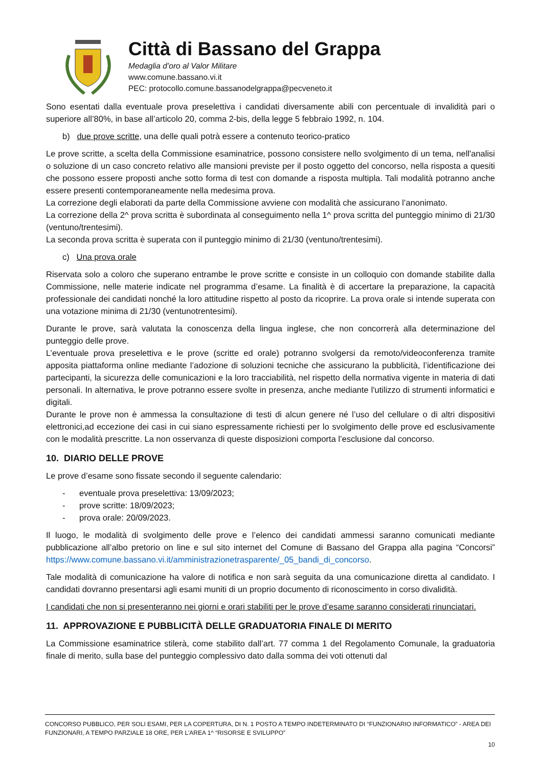Città di Bassano del Grappa
Medaglia d’oro al Valor Militare
www.comune.bassano.vi.it
PEC: protocollo.comune.bassanodelgrappa@pecveneto.it
Sono esentati dalla eventuale prova preselettiva i candidati diversamente abili con percentuale di invalidità pari o superiore all’80%, in base all’articolo 20, comma 2-bis, della legge 5 febbraio 1992, n. 104.
b) due prove scritte, una delle quali potrà essere a contenuto teorico-pratico
Le prove scritte, a scelta della Commissione esaminatrice, possono consistere nello svolgimento di un tema, nell'analisi o soluzione di un caso concreto relativo alle mansioni previste per il posto oggetto del concorso, nella risposta a quesiti che possono essere proposti anche sotto forma di test con domande a risposta multipla. Tali modalità potranno anche essere presenti contemporaneamente nella medesima prova.
La correzione degli elaborati da parte della Commissione avviene con modalità che assicurano l’anonimato.
La correzione della 2^ prova scritta è subordinata al conseguimento nella 1^ prova scritta del punteggio minimo di 21/30 (ventuno/trentesimi).
La seconda prova scritta è superata con il punteggio minimo di 21/30 (ventuno/trentesimi).
c) Una prova orale
Riservata solo a coloro che superano entrambe le prove scritte e consiste in un colloquio con domande stabilite dalla Commissione, nelle materie indicate nel programma d’esame. La finalità è di accertare la preparazione, la capacità professionale dei candidati nonché la loro attitudine rispetto al posto da ricoprire. La prova orale si intende superata con una votazione minima di 21/30 (ventunotrentesimi).
Durante le prove, sarà valutata la conoscenza della lingua inglese, che non concorrerà alla determinazione del punteggio delle prove.
L’eventuale prova preselettiva e le prove (scritte ed orale) potranno svolgersi da remoto/videoconferenza tramite apposita piattaforma online mediante l’adozione di soluzioni tecniche che assicurano la pubblicità, l’identificazione dei partecipanti, la sicurezza delle comunicazioni e la loro tracciabilità, nel rispetto della normativa vigente in materia di dati personali. In alternativa, le prove potranno essere svolte in presenza, anche mediante l'utilizzo di strumenti informatici e digitali.
Durante le prove non è ammessa la consultazione di testi di alcun genere né l’uso del cellulare o di altri dispositivi elettronici,ad eccezione dei casi in cui siano espressamente richiesti per lo svolgimento delle prove ed esclusivamente con le modalità prescritte. La non osservanza di queste disposizioni comporta l’esclusione dal concorso.
10. DIARIO DELLE PROVE
Le prove d’esame sono fissate secondo il seguente calendario:
- eventuale prova preselettiva: 13/09/2023;
- prove scritte: 18/09/2023;
- prova orale: 20/09/2023.
Il luogo, le modalità di svolgimento delle prove e l’elenco dei candidati ammessi saranno comunicati mediante pubblicazione all’albo pretorio on line e sul sito internet del Comune di Bassano del Grappa alla pagina “Concorsi” https://www.comune.bassano.vi.it/amministrazionetrasparente/_05_bandi_di_concorso.
Tale modalità di comunicazione ha valore di notifica e non sarà seguita da una comunicazione diretta al candidato. I candidati dovranno presentarsi agli esami muniti di un proprio documento di riconoscimento in corso divalidità.
I candidati che non si presenteranno nei giorni e orari stabiliti per le prove d’esame saranno considerati rinunciatari.
11. APPROVAZIONE E PUBBLICITÀ DELLE GRADUATORIA FINALE DI MERITO
La Commissione esaminatrice stilerà, come stabilito dall’art. 77 comma 1 del Regolamento Comunale, la graduatoria finale di merito, sulla base del punteggio complessivo dato dalla somma dei voti ottenuti dal
CONCORSO PUBBLICO, PER SOLI ESAMI, PER LA COPERTURA, DI N. 1 POSTO A TEMPO INDETERMINATO DI “FUNZIONARIO INFORMATICO” - AREA DEI FUNZIONARI, A TEMPO PARZIALE 18 ORE, PER L’AREA 1^ “RISORSE E SVILUPPO”
10